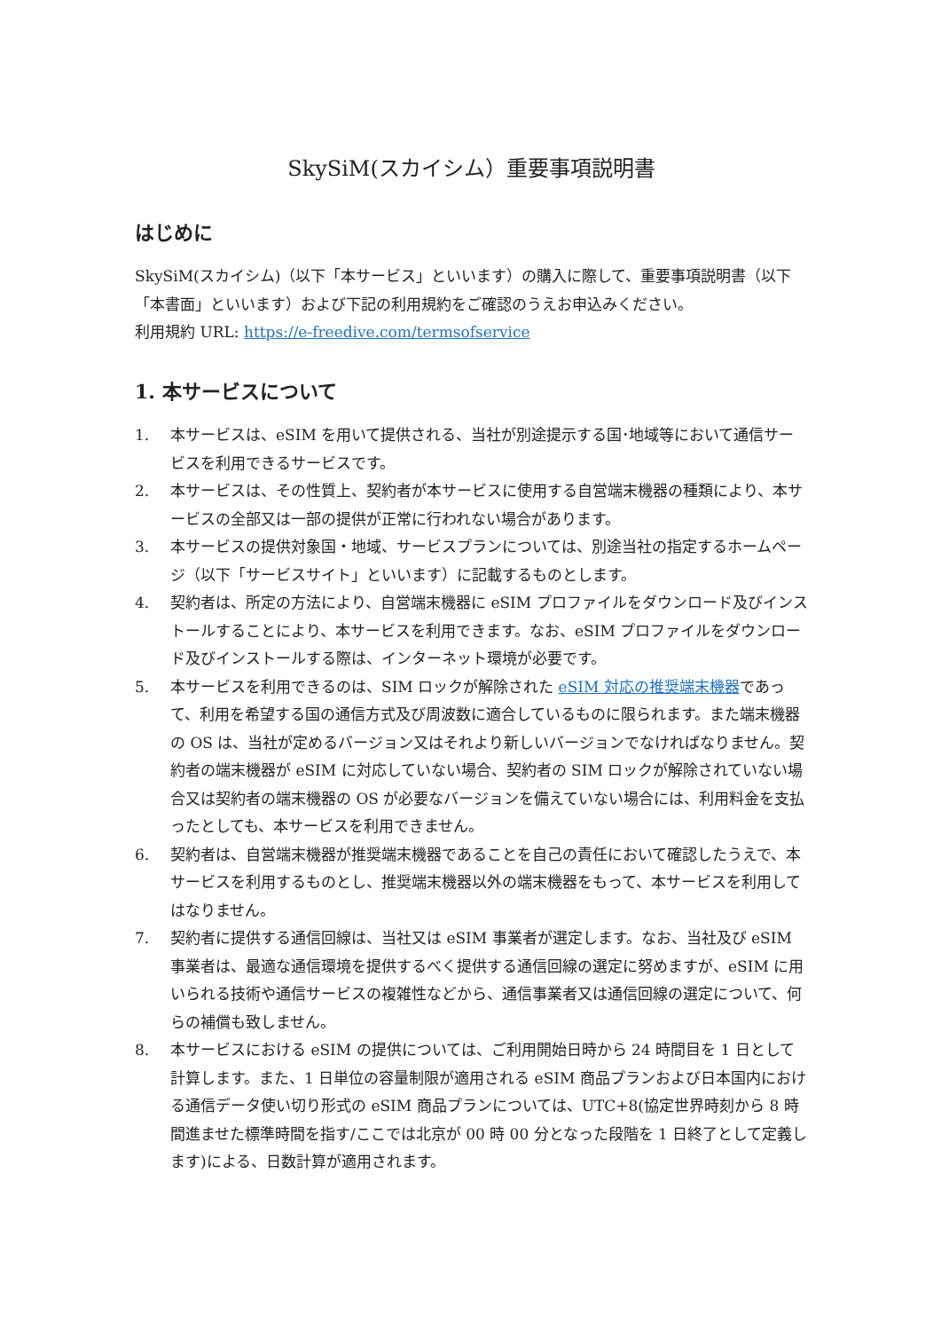SkySiM(スカイシム）重要事項説明書
はじめに
SkySiM(スカイシム)（以下「本サービス」といいます）の購入に際して、重要事項説明書（以下「本書面」といいます）および下記の利用規約をご確認のうえお申込みください。
利用規約 URL: https://e-freedive.com/termsofservice
1. 本サービスについて
1. 本サービスは、eSIM を用いて提供される、当社が別途提示する国･地域等において通信サービスを利用できるサービスです。
2. 本サービスは、その性質上、契約者が本サービスに使用する自営端末機器の種類により、本サービスの全部又は一部の提供が正常に行われない場合があります。
3. 本サービスの提供対象国・地域、サービスプランについては、別途当社の指定するホームページ（以下「サービスサイト」といいます）に記載するものとします。
4. 契約者は、所定の方法により、自営端末機器に eSIM プロファイルをダウンロード及びインストールすることにより、本サービスを利用できます。なお、eSIM プロファイルをダウンロード及びインストールする際は、インターネット環境が必要です。
5. 本サービスを利用できるのは、SIM ロックが解除された eSIM 対応の推奨端末機器であって、利用を希望する国の通信方式及び周波数に適合しているものに限られます。また端末機器の OS は、当社が定めるバージョン又はそれより新しいバージョンでなければなりません。契約者の端末機器が eSIM に対応していない場合、契約者の SIM ロックが解除されていない場合又は契約者の端末機器の OS が必要なバージョンを備えていない場合には、利用料金を支払ったとしても、本サービスを利用できません。
6. 契約者は、自営端末機器が推奨端末機器であることを自己の責任において確認したうえで、本サービスを利用するものとし、推奨端末機器以外の端末機器をもって、本サービスを利用してはなりません。
7. 契約者に提供する通信回線は、当社又は eSIM 事業者が選定します。なお、当社及び eSIM 事業者は、最適な通信環境を提供するべく提供する通信回線の選定に努めますが、eSIM に用いられる技術や通信サービスの複雑性などから、通信事業者又は通信回線の選定について、何らの補償も致しません。
8. 本サービスにおける eSIM の提供については、ご利用開始日時から 24 時間目を 1 日として計算します。また、1 日単位の容量制限が適用される eSIM 商品プランおよび日本国内における通信データ使い切り形式の eSIM 商品プランについては、UTC+8(協定世界時刻から 8 時間進ませた標準時間を指す/ここでは北京が 00 時 00 分となった段階を 1 日終了として定義します)による、日数計算が適用されます。